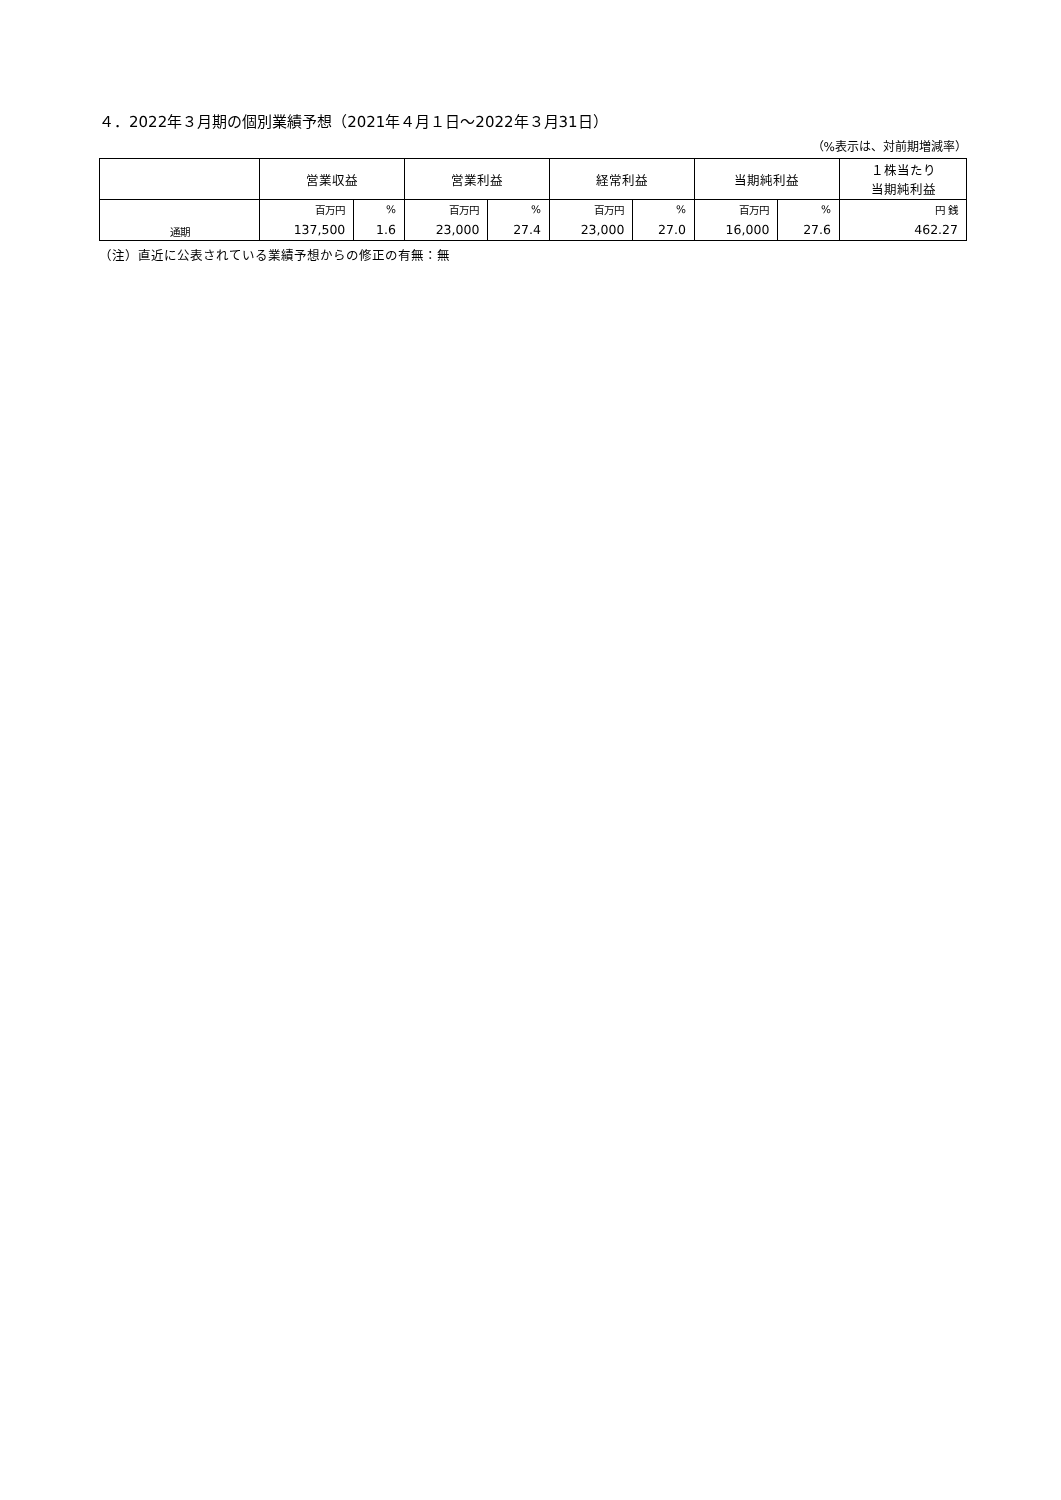４．2022年３月期の個別業績予想（2021年４月１日～2022年３月31日）
（%表示は、対前期増減率）
| | 営業収益 | | 営業利益 | | 経常利益 | | 当期純利益 | | １株当たり 当期純利益 |
| --- | --- | --- | --- | --- | --- | --- | --- | --- | --- |
| 通期 | 百万円 | % | 百万円 | % | 百万円 | % | 百万円 | % | 円 銭 |
| | 137,500 | 1.6 | 23,000 | 27.4 | 23,000 | 27.0 | 16,000 | 27.6 | 462.27 |
（注）直近に公表されている業績予想からの修正の有無：無